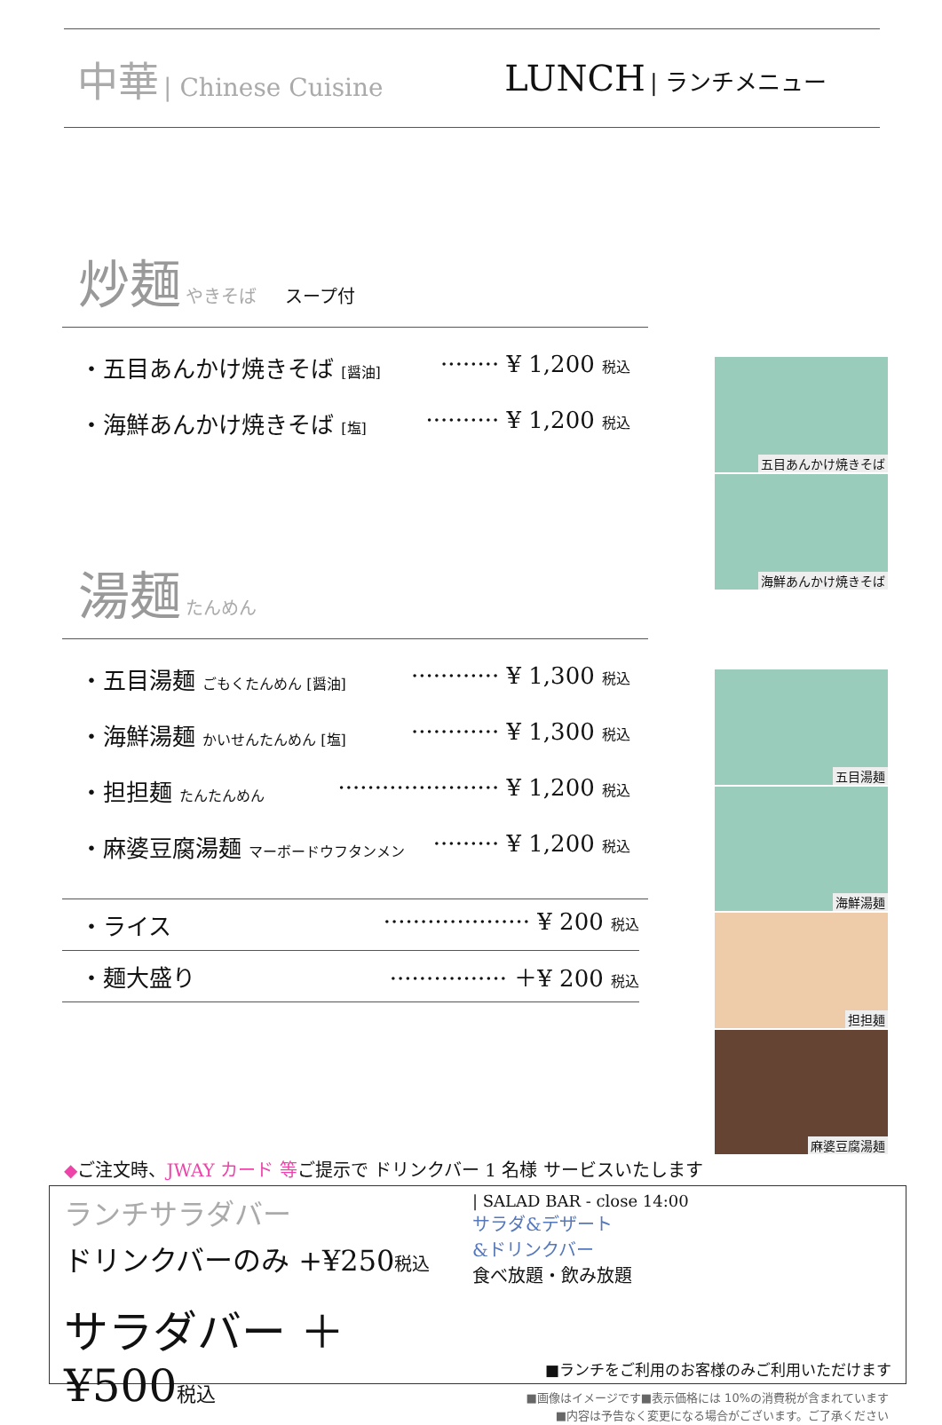中華 | Chinese Cuisine
LUNCH | ランチメニュー
炒麺 やきそば　　スープ付
・五目あんかけ焼きそば [醤油] ········ ¥ 1,200 税込
・海鮮あんかけ焼きそば [塩] ·········· ¥ 1,200 税込
湯麺 たんめん
・五目湯麺 ごもくたんめん [醤油] ············ ¥ 1,300 税込
・海鮮湯麺 かいせんたんめん [塩] ············ ¥ 1,300 税込
・担担麺 たんたんめん ······················ ¥ 1,200 税込
・麻婆豆腐湯麺 マーボードウフタンメン ········· ¥ 1,200 税込
・ライス ···················· ¥ 200 税込
・麺大盛り ················ ＋¥ 200 税込
五目あんかけ焼きそば
海鮮あんかけ焼きそば
五目湯麺
海鮮湯麺
担担麺
麻婆豆腐湯麺
◆ご注文時、JWAY カード 等ご提示で ドリンクバー 1 名様 サービスいたします
ランチサラダバー
ドリンクバーのみ +¥250税込
サラダバー ＋¥500税込
| SALAD BAR - close 14:00
サラダ&デザート
&ドリンクバー
食べ放題・飲み放題
■ランチをご利用のお客様のみご利用いただけます
■画像はイメージです■表示価格には 10%の消費税が含まれています
■内容は予告なく変更になる場合がございます。ご了承ください